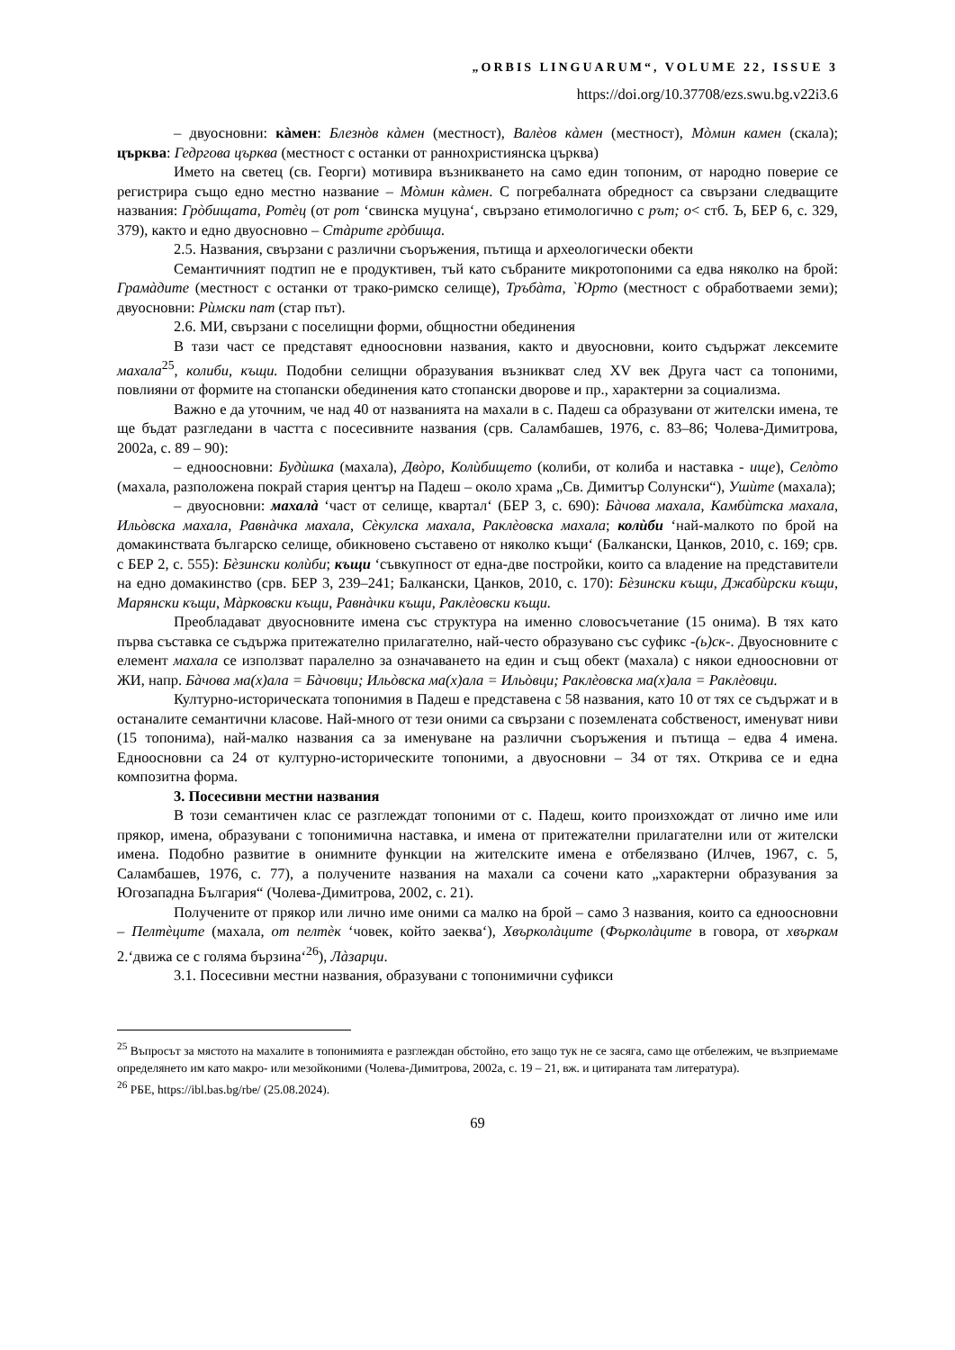„ORBIS LINGUARUM“, VOLUME 22, ISSUE 3
https://doi.org/10.37708/ezs.swu.bg.v22i3.6
– двуосновни: кàмен: Блезнòв кàмен (местност), Валèов кàмен (местност), Мòмин камен (скала); църква: Гедргова църква (местност с останки от раннохристиянска църква)
Името на светец (св. Георги) мотивира възникването на само един топоним, от народно поверие се регистрира също едно местно название – Мòмин кàмен. С погребалната обредност са свързани следващите названия: Грòбищата, Ротèц (от рот ‘свинска муцуна‘, свързано етимологично с рът; о< стб. Ъ, БЕР 6, с. 329, 379), както и едно двуосновно – Стàрите грòбища.
2.5. Названия, свързани с различни съоръжения, пътища и археологически обекти
Семантичният подтип не е продуктивен, тъй като събраните микротопоними са едва няколко на брой: Грамàдите (местност с останки от трако-римско селище), Тръбàта, `Юрто (местност с обработваеми земи); двуосновни: Рùмски пат (стар път).
2.6. МИ, свързани с поселищни форми, общностни обединения
В тази част се представят едноосновни названия, както и двуосновни, които съдържат лексемите махала<sup>25</sup>, колиби, къщи. Подобни селищни образувания възникват след XV век Друга част са топоними, повлияни от формите на стопански обединения като стопански дворове и пр., характерни за социализма.
Важно е да уточним, че над 40 от названията на махали в с. Падеш са образувани от жителски имена, те ще бъдат разгледани в частта с посесивните названия (срв. Саламбашев, 1976, с. 83–86; Чолева-Димитрова, 2002а, с. 89 – 90):
– едноосновни: Будùшка (махала), Двòро, Колùбището (колиби, от колиба и наставка - ище), Селòто (махала, разположена покрай стария център на Падеш – около храма „Св. Димитър Солунски“), Ушùте (махала);
– двуосновни: махалà ‘част от селище, квартал‘ (БЕР 3, с. 690): Бàчова махала, Камбùтска махала, Ильòвска махала, Равнàчка махала, Сèкулска махала, Раклèовска махала; колùби ‘най-малкото по брой на домакинствата българско селище, обикновено съставено от няколко къщи‘ (Балкански, Цанков, 2010, с. 169; срв. с БЕР 2, с. 555): Бèзински колùби; къщи ‘съвкупност от една-две постройки, които са владение на представители на едно домакинство (срв. БЕР 3, 239–241; Балкански, Цанков, 2010, с. 170): Бèзински къщи, Джабùрски къщи, Марянски къщи, Мàрковски къщи, Равнàчки къщи, Раклèовски къщи.
Преобладават двуосновните имена със структура на именно словосъчетание (15 онима). В тях като първа съставка се съдържа притежателно прилагателно, най-често образувано със суфикс -(ь)ск-. Двуосновните с елемент махала се използват паралелно за означаването на един и същ обект (махала) с някои едноосновни от ЖИ, напр. Бàчова ма(х)ала = Бàчовци; Ильòвска ма(х)ала = Ильòвци; Раклèовска ма(х)ала = Раклèовци.
Културно-историческата топонимия в Падеш е представена с 58 названия, като 10 от тях се съдържат и в останалите семантични класове. Най-много от тези оними са свързани с поземлената собственост, именуват ниви (15 топонима), най-малко названия са за именуване на различни съоръжения и пътища – едва 4 имена. Едноосновни са 24 от културно-историческите топоними, а двуосновни – 34 от тях. Открива се и една композитна форма.
3. Посесивни местни названия
В този семантичен клас се разглеждат топоними от с. Падеш, които произхождат от лично име или прякор, имена, образувани с топонимична наставка, и имена от притежателни прилагателни или от жителски имена. Подобно развитие в онимните функции на жителските имена е отбелязвано (Илчев, 1967, с. 5, Саламбашев, 1976, с. 77), а получените названия на махали са сочени като „характерни образувания за Югозападна България“ (Чолева-Димитрова, 2002, с. 21).
Получените от прякор или лично име оними са малко на брой – само 3 названия, които са едноосновни – Пелтèците (махала, от пелтèк ‘човек, който заеква‘), Хвърколàците (Фърколàците в говора, от хвъркам 2.‘движа се с голяма бързина‘<sup>26</sup>), Лàзарци.
3.1. Посесивни местни названия, образувани с топонимични суфикси
<sup>25</sup> Въпросът за мястото на махалите в топонимията е разглеждан обстойно, ето защо тук не се засяга, само ще отбележим, че възприемаме определянето им като макро- или мезойконими (Чолева-Димитрова, 2002а, с. 19 – 21, вж. и цитираната там литература).
<sup>26</sup> РБЕ, https://ibl.bas.bg/rbe/ (25.08.2024).
69